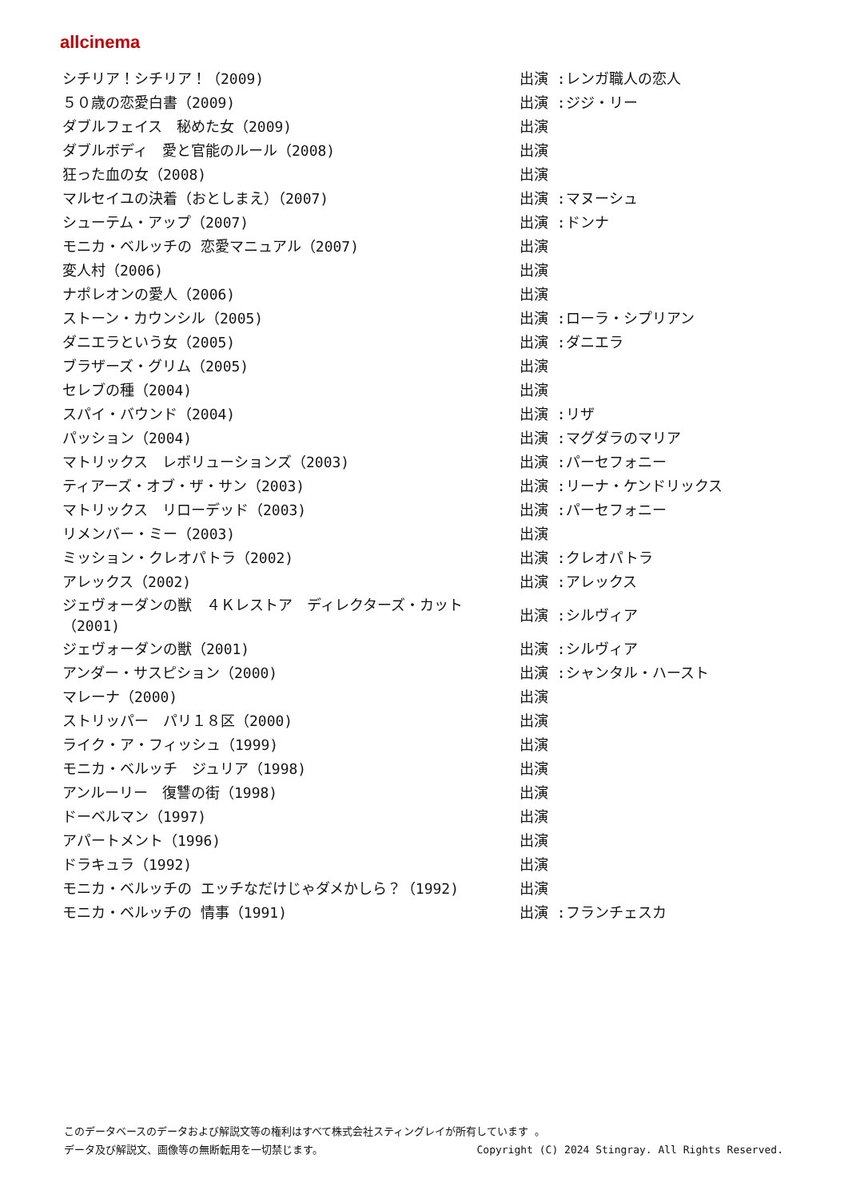allcinema
| シチリア！シチリア！（2009) | 出演 :レンガ職人の恋人 |
| ５０歳の恋愛白書（2009) | 出演 :ジジ・リー |
| ダブルフェイス 秘めた女（2009) | 出演 |
| ダブルボディ 愛と官能のルール（2008) | 出演 |
| 狂った血の女（2008) | 出演 |
| マルセイユの決着（おとしまえ）（2007) | 出演 :マヌーシュ |
| シューテム・アップ（2007) | 出演 :ドンナ |
| モニカ・ベルッチの 恋愛マニュアル（2007) | 出演 |
| 変人村（2006) | 出演 |
| ナポレオンの愛人（2006) | 出演 |
| ストーン・カウンシル（2005) | 出演 :ローラ・シプリアン |
| ダニエラという女（2005) | 出演 :ダニエラ |
| ブラザーズ・グリム（2005) | 出演 |
| セレブの種（2004) | 出演 |
| スパイ・バウンド（2004) | 出演 :リザ |
| パッション（2004) | 出演 :マグダラのマリア |
| マトリックス レボリューションズ（2003) | 出演 :パーセフォニー |
| ティアーズ・オブ・ザ・サン（2003) | 出演 :リーナ・ケンドリックス |
| マトリックス リローデッド（2003) | 出演 :パーセフォニー |
| リメンバー・ミー（2003) | 出演 |
| ミッション・クレオパトラ（2002) | 出演 :クレオパトラ |
| アレックス（2002) | 出演 :アレックス |
| ジェヴォーダンの獣 ４Ｋレストア ディレクターズ・カット（2001) | 出演 :シルヴィア |
| ジェヴォーダンの獣（2001) | 出演 :シルヴィア |
| アンダー・サスピション（2000) | 出演 :シャンタル・ハースト |
| マレーナ（2000) | 出演 |
| ストリッパー パリ１８区（2000) | 出演 |
| ライク・ア・フィッシュ（1999) | 出演 |
| モニカ・ベルッチ ジュリア（1998) | 出演 |
| アンルーリー 復讐の街（1998) | 出演 |
| ドーベルマン（1997) | 出演 |
| アパートメント（1996) | 出演 |
| ドラキュラ（1992) | 出演 |
| モニカ・ベルッチの エッチなだけじゃダメかしら？（1992) | 出演 |
| モニカ・ベルッチの 情事（1991) | 出演 :フランチェスカ |
このデータベースのデータおよび解説文等の権利はすべて株式会社スティングレイが所有しています 。
データ及び解説文、画像等の無断転用を一切禁じます。 Copyright (C) 2024 Stingray. All Rights Reserved.